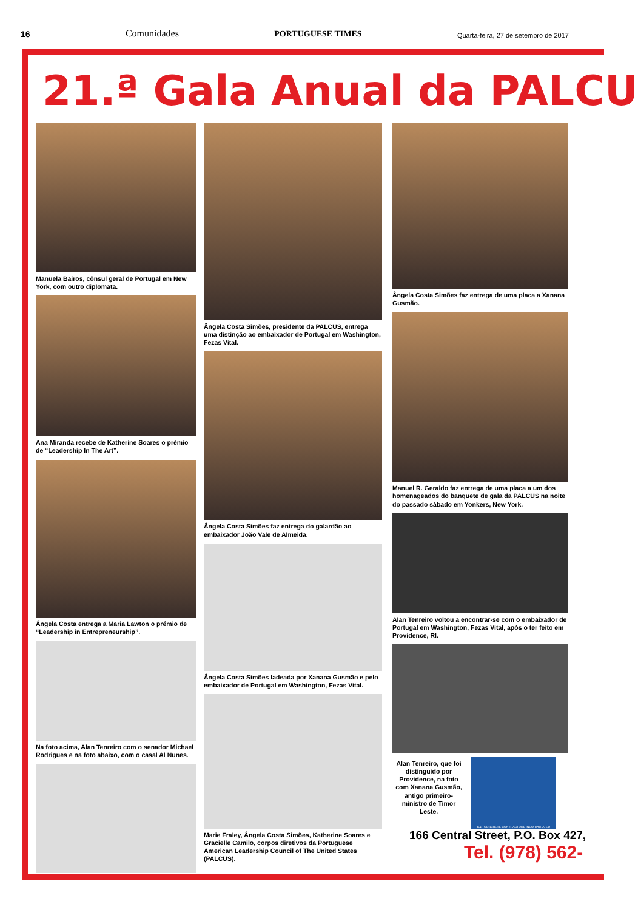16 Comunidades PORTUGUESE TIMES Quarta-feira, 27 de setembro de 2017
21.ª Gala Anual da PALCU
Manuela Bairos, cônsul geral de Portugal em New York, com outro diplomata.
Ana Miranda recebe de Katherine Soares o prémio de “Leadership In The Art”.
Ângela Costa entrega a Maria Lawton o prémio de “Leadership in Entrepreneurship”.
Na foto acima, Alan Tenreiro com o senador Michael Rodrigues e na foto abaixo, com o casal Al Nunes.
Ângela Costa Simões, presidente da PALCUS, entrega uma distinção ao embaixador de Portugal em Washington, Fezas Vital.
Ângela Costa Simões faz entrega do galardão ao embaixador João Vale de Almeida.
Ângela Costa Simões ladeada por Xanana Gusmão e pelo embaixador de Portugal em Washington, Fezas Vital.
Marie Fraley, Ângela Costa Simões, Katherine Soares e Gracielle Camilo, corpos diretivos da Portuguese American Leadership Council of The United States (PALCUS).
Ângela Costa Simões faz entrega de uma placa a Xanana Gusmão.
Manuel R. Geraldo faz entrega de uma placa a um dos homenageados do banquete de gala da PALCUS na noite do passado sábado em Yonkers, New York.
Alan Tenreiro voltou a encontrar-se com o embaixador de Portugal em Washington, Fezas Vital, após o ter feito em Providence, RI.
Alan Tenreiro, que foi distinguido por Providence, na foto com Xanana Gusmão, antigo primeiro-ministro de Timor Leste.
S&F CONCRETE CONTRACTORS INCORPORATED
166 Central Street, P.O. Box 427,
Tel. (978) 562-